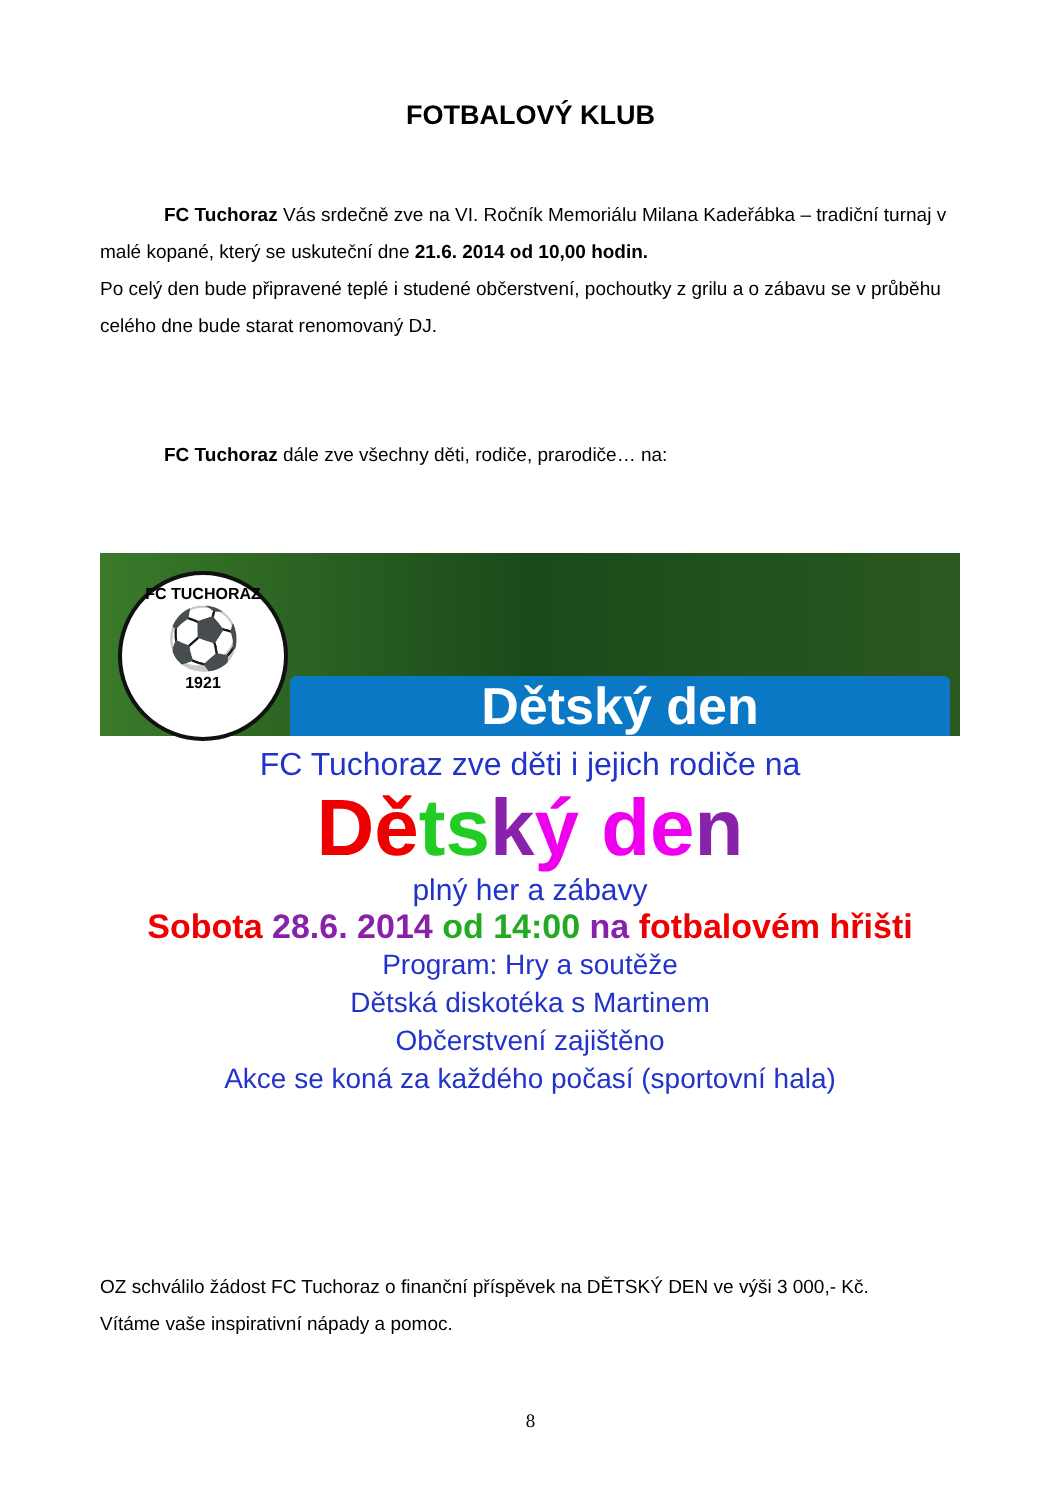FOTBALOVÝ KLUB
FC Tuchoraz Vás srdečně zve na VI. Ročník Memoriálu Milana Kadeřábka – tradiční turnaj v malé kopané, který se uskuteční dne 21.6. 2014 od 10,00 hodin.
Po celý den bude připravené teplé i studené občerstvení, pochoutky z grilu a o zábavu se v průběhu celého dne bude starat renomovaný DJ.
FC Tuchoraz dále zve všechny děti, rodiče, prarodiče… na:
FC TUCHORAZ
⚽
1921
Dětský den
FC Tuchoraz zve děti i jejich rodiče na
Dě ts ký de n
plný her a zábavy
Sobota 28.6. 2014 od 14:00 na fotbalovém hřišti
Program: Hry a soutěže
Dětská diskotéka s Martinem
Občerstvení zajištěno
Akce se koná za každého počasí (sportovní hala)
OZ schválilo žádost FC Tuchoraz o finanční příspěvek na DĚTSKÝ DEN ve výši 3 000,- Kč.
Vítáme vaše inspirativní nápady a pomoc.
8